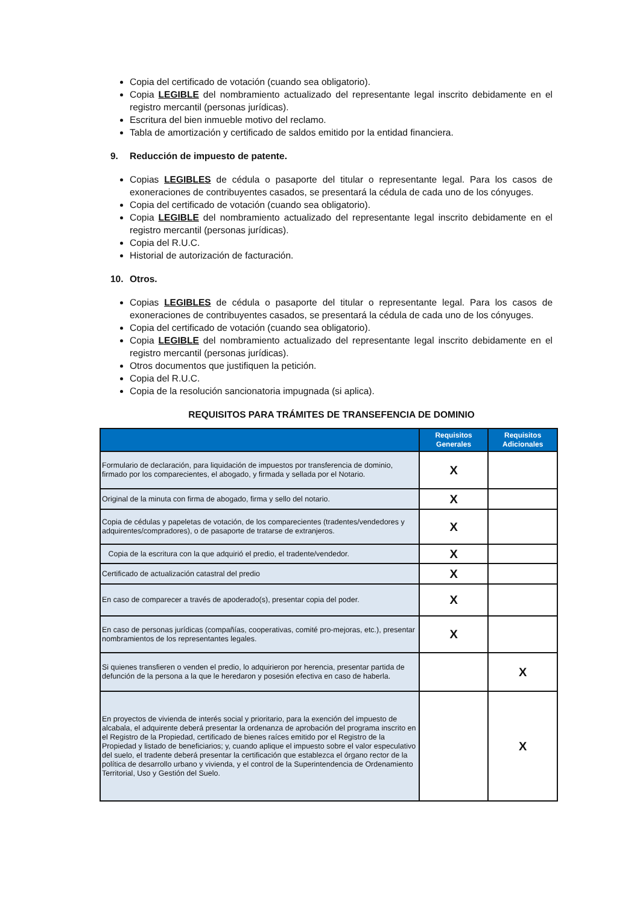Copia del certificado de votación (cuando sea obligatorio).
Copia LEGIBLE del nombramiento actualizado del representante legal inscrito debidamente en el registro mercantil (personas jurídicas).
Escritura del bien inmueble motivo del reclamo.
Tabla de amortización y certificado de saldos emitido por la entidad financiera.
9. Reducción de impuesto de patente.
Copias LEGIBLES de cédula o pasaporte del titular o representante legal. Para los casos de exoneraciones de contribuyentes casados, se presentará la cédula de cada uno de los cónyuges.
Copia del certificado de votación (cuando sea obligatorio).
Copia LEGIBLE del nombramiento actualizado del representante legal inscrito debidamente en el registro mercantil (personas jurídicas).
Copia del R.U.C.
Historial de autorización de facturación.
10. Otros.
Copias LEGIBLES de cédula o pasaporte del titular o representante legal. Para los casos de exoneraciones de contribuyentes casados, se presentará la cédula de cada uno de los cónyuges.
Copia del certificado de votación (cuando sea obligatorio).
Copia LEGIBLE del nombramiento actualizado del representante legal inscrito debidamente en el registro mercantil (personas jurídicas).
Otros documentos que justifiquen la petición.
Copia del R.U.C.
Copia de la resolución sancionatoria impugnada (si aplica).
REQUISITOS PARA TRÁMITES DE TRANSEFENCIA DE DOMINIO
| | Requisitos Generales | Requisitos Adicionales |
| --- | --- | --- |
| Formulario de declaración, para liquidación de impuestos por transferencia de dominio, firmado por los comparecientes, el abogado, y firmada y sellada por el Notario. | X | |
| Original de la minuta con firma de abogado, firma y sello del notario. | X | |
| Copia de cédulas y papeletas de votación, de los comparecientes (tradentes/vendedores y adquirentes/compradores), o de pasaporte de tratarse de extranjeros. | X | |
| Copia de la escritura con la que adquirió el predio, el tradente/vendedor. | X | |
| Certificado de actualización catastral del predio | X | |
| En caso de comparecer a través de apoderado(s), presentar copia del poder. | X | |
| En caso de personas jurídicas (compañías, cooperativas, comité pro-mejoras, etc.), presentar nombramientos de los representantes legales. | X | |
| Si quienes transfieren o venden el predio, lo adquirieron por herencia, presentar partida de defunción de la persona a la que le heredaron y posesión efectiva en caso de haberla. | | X |
| En proyectos de vivienda de interés social y prioritario, para la exención del impuesto de alcabala, el adquirente deberá presentar la ordenanza de aprobación del programa inscrito en el Registro de la Propiedad, certificado de bienes raíces emitido por el Registro de la Propiedad y listado de beneficiarios; y, cuando aplique el impuesto sobre el valor especulativo del suelo, el tradente deberá presentar la certificación que establezca el órgano rector de la política de desarrollo urbano y vivienda, y el control de la Superintendencia de Ordenamiento Territorial, Uso y Gestión del Suelo. | | X |